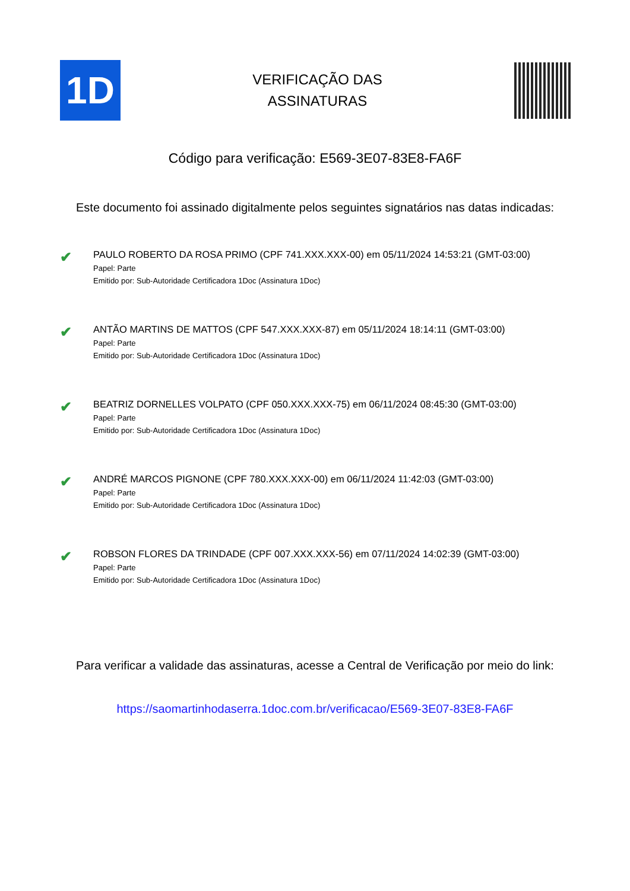1D
VERIFICAÇÃO DAS
ASSINATURAS
Código para verificação: E569-3E07-83E8-FA6F
Este documento foi assinado digitalmente pelos seguintes signatários nas datas indicadas:
✔
PAULO ROBERTO DA ROSA PRIMO (CPF 741.XXX.XXX-00) em 05/11/2024 14:53:21 (GMT-03:00)
Papel: Parte
Emitido por: Sub-Autoridade Certificadora 1Doc (Assinatura 1Doc)
✔
ANTÃO MARTINS DE MATTOS (CPF 547.XXX.XXX-87) em 05/11/2024 18:14:11 (GMT-03:00)
Papel: Parte
Emitido por: Sub-Autoridade Certificadora 1Doc (Assinatura 1Doc)
✔
BEATRIZ DORNELLES VOLPATO (CPF 050.XXX.XXX-75) em 06/11/2024 08:45:30 (GMT-03:00)
Papel: Parte
Emitido por: Sub-Autoridade Certificadora 1Doc (Assinatura 1Doc)
✔
ANDRÉ MARCOS PIGNONE (CPF 780.XXX.XXX-00) em 06/11/2024 11:42:03 (GMT-03:00)
Papel: Parte
Emitido por: Sub-Autoridade Certificadora 1Doc (Assinatura 1Doc)
✔
ROBSON FLORES DA TRINDADE (CPF 007.XXX.XXX-56) em 07/11/2024 14:02:39 (GMT-03:00)
Papel: Parte
Emitido por: Sub-Autoridade Certificadora 1Doc (Assinatura 1Doc)
Para verificar a validade das assinaturas, acesse a Central de Verificação por meio do link:
https://saomartinhodaserra.1doc.com.br/verificacao/E569-3E07-83E8-FA6F